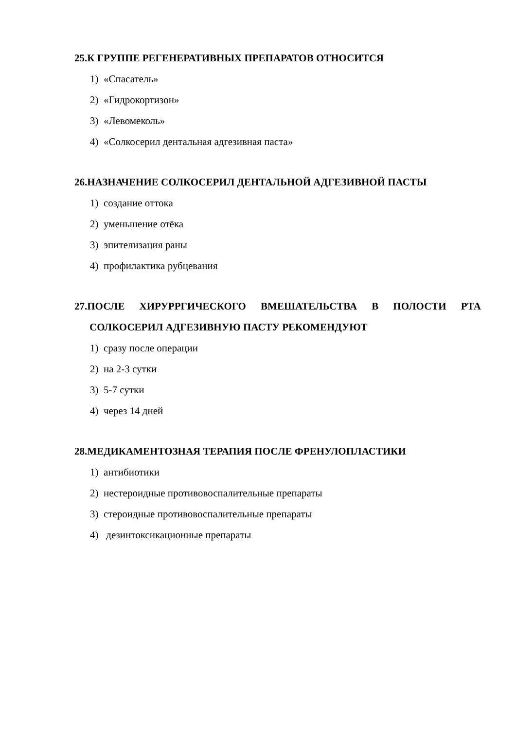25.К ГРУППЕ РЕГЕНЕРАТИВНЫХ ПРЕПАРАТОВ ОТНОСИТСЯ
1) «Спасатель»
2) «Гидрокортизон»
3) «Левомеколь»
4) «Солкосерил дентальная адгезивная паста»
26.НАЗНАЧЕНИЕ СОЛКОСЕРИЛ ДЕНТАЛЬНОЙ АДГЕЗИВНОЙ ПАСТЫ
1) создание оттока
2) уменьшение отёка
3) эпителизация раны
4) профилактика рубцевания
27.ПОСЛЕ ХИРУРРГИЧЕСКОГО ВМЕШАТЕЛЬСТВА В ПОЛОСТИ РТА СОЛКОСЕРИЛ АДГЕЗИВНУЮ ПАСТУ РЕКОМЕНДУЮТ
1) сразу после операции
2) на 2-3 сутки
3) 5-7 сутки
4) через 14 дней
28.МЕДИКАМЕНТОЗНАЯ ТЕРАПИЯ ПОСЛЕ ФРЕНУЛОПЛАСТИКИ
1) антибиотики
2) нестероидные противовоспалительные препараты
3) стероидные противовоспалительные препараты
4) дезинтоксикационные препараты